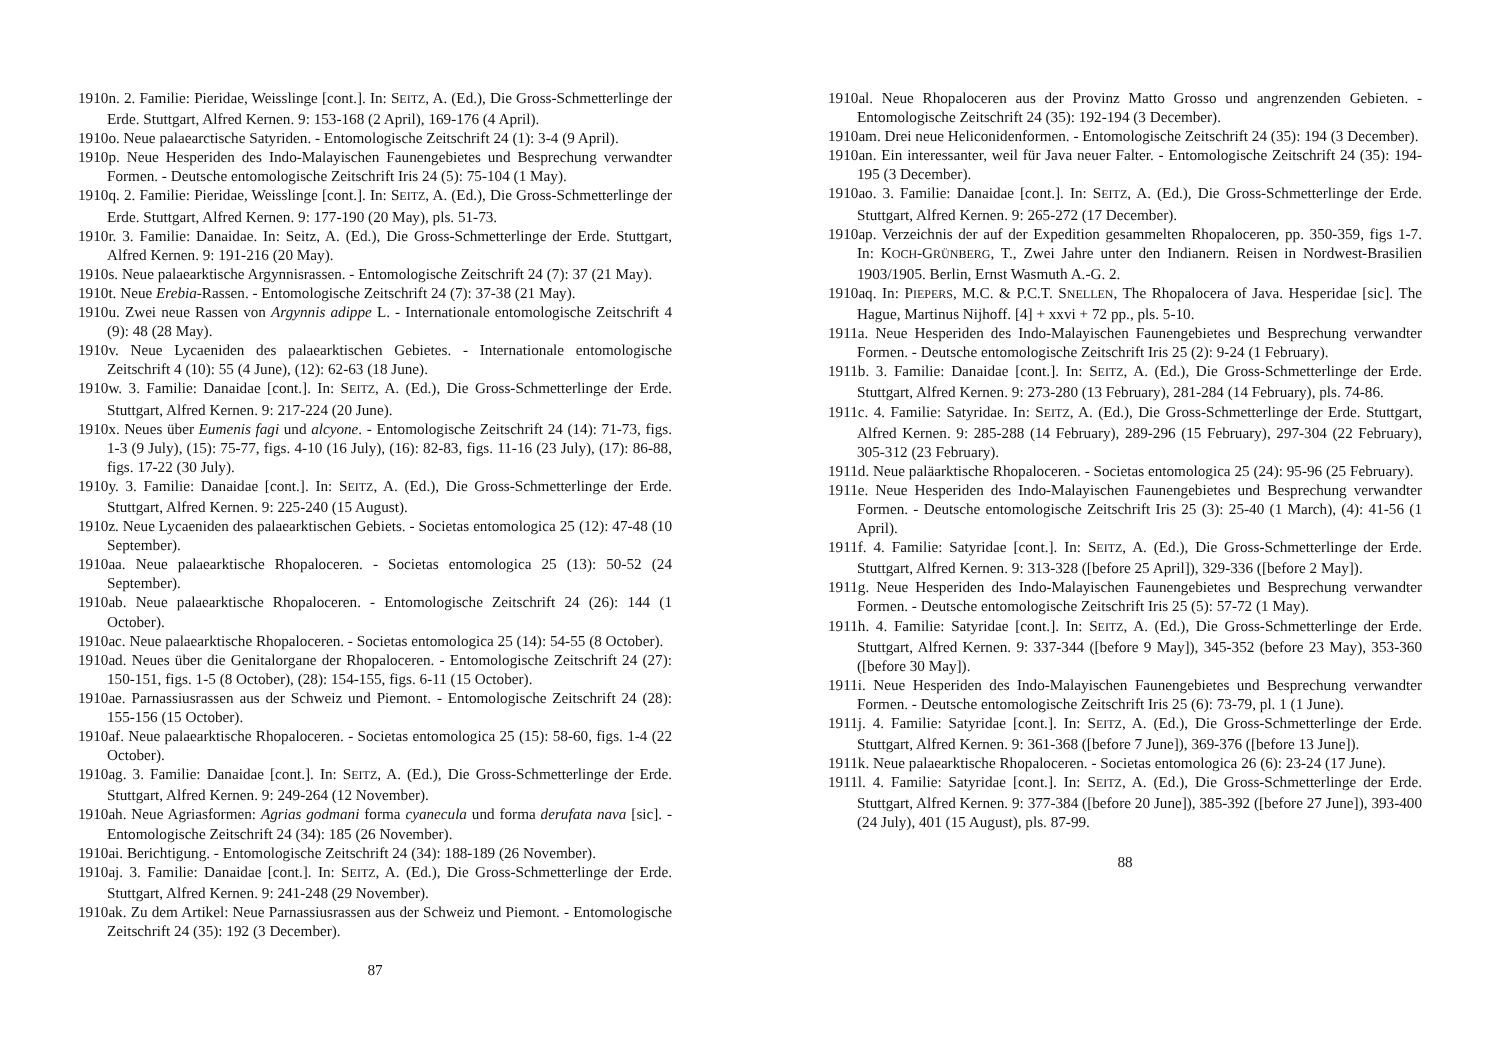1910n. 2. Familie: Pieridae, Weisslinge [cont.]. In: SEITZ, A. (Ed.), Die Gross-Schmetterlinge der Erde. Stuttgart, Alfred Kernen. 9: 153-168 (2 April), 169-176 (4 April).
1910o. Neue palaearctische Satyriden. - Entomologische Zeitschrift 24 (1): 3-4 (9 April).
1910p. Neue Hesperiden des Indo-Malayischen Faunengebietes und Besprechung verwandter Formen. - Deutsche entomologische Zeitschrift Iris 24 (5): 75-104 (1 May).
1910q. 2. Familie: Pieridae, Weisslinge [cont.]. In: SEITZ, A. (Ed.), Die Gross-Schmetterlinge der Erde. Stuttgart, Alfred Kernen. 9: 177-190 (20 May), pls. 51-73.
1910r. 3. Familie: Danaidae. In: Seitz, A. (Ed.), Die Gross-Schmetterlinge der Erde. Stuttgart, Alfred Kernen. 9: 191-216 (20 May).
1910s. Neue palaearktische Argynnisrassen. - Entomologische Zeitschrift 24 (7): 37 (21 May).
1910t. Neue Erebia-Rassen. - Entomologische Zeitschrift 24 (7): 37-38 (21 May).
1910u. Zwei neue Rassen von Argynnis adippe L. - Internationale entomologische Zeitschrift 4 (9): 48 (28 May).
1910v. Neue Lycaeniden des palaearktischen Gebietes. - Internationale entomologische Zeitschrift 4 (10): 55 (4 June), (12): 62-63 (18 June).
1910w. 3. Familie: Danaidae [cont.]. In: SEITZ, A. (Ed.), Die Gross-Schmetterlinge der Erde. Stuttgart, Alfred Kernen. 9: 217-224 (20 June).
1910x. Neues über Eumenis fagi und alcyone. - Entomologische Zeitschrift 24 (14): 71-73, figs. 1-3 (9 July), (15): 75-77, figs. 4-10 (16 July), (16): 82-83, figs. 11-16 (23 July), (17): 86-88, figs. 17-22 (30 July).
1910y. 3. Familie: Danaidae [cont.]. In: SEITZ, A. (Ed.), Die Gross-Schmetterlinge der Erde. Stuttgart, Alfred Kernen. 9: 225-240 (15 August).
1910z. Neue Lycaeniden des palaearktischen Gebiets. - Societas entomologica 25 (12): 47-48 (10 September).
1910aa. Neue palaearktische Rhopaloceren. - Societas entomologica 25 (13): 50-52 (24 September).
1910ab. Neue palaearktische Rhopaloceren. - Entomologische Zeitschrift 24 (26): 144 (1 October).
1910ac. Neue palaearktische Rhopaloceren. - Societas entomologica 25 (14): 54-55 (8 October).
1910ad. Neues über die Genitalorgane der Rhopaloceren. - Entomologische Zeitschrift 24 (27): 150-151, figs. 1-5 (8 October), (28): 154-155, figs. 6-11 (15 October).
1910ae. Parnassiusrassen aus der Schweiz und Piemont. - Entomologische Zeitschrift 24 (28): 155-156 (15 October).
1910af. Neue palaearktische Rhopaloceren. - Societas entomologica 25 (15): 58-60, figs. 1-4 (22 October).
1910ag. 3. Familie: Danaidae [cont.]. In: SEITZ, A. (Ed.), Die Gross-Schmetterlinge der Erde. Stuttgart, Alfred Kernen. 9: 249-264 (12 November).
1910ah. Neue Agriasformen: Agrias godmani forma cyanecula und forma derufata nava [sic]. - Entomologische Zeitschrift 24 (34): 185 (26 November).
1910ai. Berichtigung. - Entomologische Zeitschrift 24 (34): 188-189 (26 November).
1910aj. 3. Familie: Danaidae [cont.]. In: SEITZ, A. (Ed.), Die Gross-Schmetterlinge der Erde. Stuttgart, Alfred Kernen. 9: 241-248 (29 November).
1910ak. Zu dem Artikel: Neue Parnassiusrassen aus der Schweiz und Piemont. - Entomologische Zeitschrift 24 (35): 192 (3 December).
87
1910al. Neue Rhopaloceren aus der Provinz Matto Grosso und angrenzenden Gebieten. - Entomologische Zeitschrift 24 (35): 192-194 (3 December).
1910am. Drei neue Heliconidenformen. - Entomologische Zeitschrift 24 (35): 194 (3 December).
1910an. Ein interessanter, weil für Java neuer Falter. - Entomologische Zeitschrift 24 (35): 194-195 (3 December).
1910ao. 3. Familie: Danaidae [cont.]. In: SEITZ, A. (Ed.), Die Gross-Schmetterlinge der Erde. Stuttgart, Alfred Kernen. 9: 265-272 (17 December).
1910ap. Verzeichnis der auf der Expedition gesammelten Rhopaloceren, pp. 350-359, figs 1-7. In: KOCH-GRÜNBERG, T., Zwei Jahre unter den Indianern. Reisen in Nordwest-Brasilien 1903/1905. Berlin, Ernst Wasmuth A.-G. 2.
1910aq. In: PIEPERS, M.C. & P.C.T. SNELLEN, The Rhopalocera of Java. Hesperidae [sic]. The Hague, Martinus Nijhoff. [4] + xxvi + 72 pp., pls. 5-10.
1911a. Neue Hesperiden des Indo-Malayischen Faunengebietes und Besprechung verwandter Formen. - Deutsche entomologische Zeitschrift Iris 25 (2): 9-24 (1 February).
1911b. 3. Familie: Danaidae [cont.]. In: SEITZ, A. (Ed.), Die Gross-Schmetterlinge der Erde. Stuttgart, Alfred Kernen. 9: 273-280 (13 February), 281-284 (14 February), pls. 74-86.
1911c. 4. Familie: Satyridae. In: SEITZ, A. (Ed.), Die Gross-Schmetterlinge der Erde. Stuttgart, Alfred Kernen. 9: 285-288 (14 February), 289-296 (15 February), 297-304 (22 February), 305-312 (23 February).
1911d. Neue paläarktische Rhopaloceren. - Societas entomologica 25 (24): 95-96 (25 February).
1911e. Neue Hesperiden des Indo-Malayischen Faunengebietes und Besprechung verwandter Formen. - Deutsche entomologische Zeitschrift Iris 25 (3): 25-40 (1 March), (4): 41-56 (1 April).
1911f. 4. Familie: Satyridae [cont.]. In: SEITZ, A. (Ed.), Die Gross-Schmetterlinge der Erde. Stuttgart, Alfred Kernen. 9: 313-328 ([before 25 April]), 329-336 ([before 2 May]).
1911g. Neue Hesperiden des Indo-Malayischen Faunengebietes und Besprechung verwandter Formen. - Deutsche entomologische Zeitschrift Iris 25 (5): 57-72 (1 May).
1911h. 4. Familie: Satyridae [cont.]. In: SEITZ, A. (Ed.), Die Gross-Schmetterlinge der Erde. Stuttgart, Alfred Kernen. 9: 337-344 ([before 9 May]), 345-352 (before 23 May), 353-360 ([before 30 May]).
1911i. Neue Hesperiden des Indo-Malayischen Faunengebietes und Besprechung verwandter Formen. - Deutsche entomologische Zeitschrift Iris 25 (6): 73-79, pl. 1 (1 June).
1911j. 4. Familie: Satyridae [cont.]. In: SEITZ, A. (Ed.), Die Gross-Schmetterlinge der Erde. Stuttgart, Alfred Kernen. 9: 361-368 ([before 7 June]), 369-376 ([before 13 June]).
1911k. Neue palaearktische Rhopaloceren. - Societas entomologica 26 (6): 23-24 (17 June).
1911l. 4. Familie: Satyridae [cont.]. In: SEITZ, A. (Ed.), Die Gross-Schmetterlinge der Erde. Stuttgart, Alfred Kernen. 9: 377-384 ([before 20 June]), 385-392 ([before 27 June]), 393-400 (24 July), 401 (15 August), pls. 87-99.
88